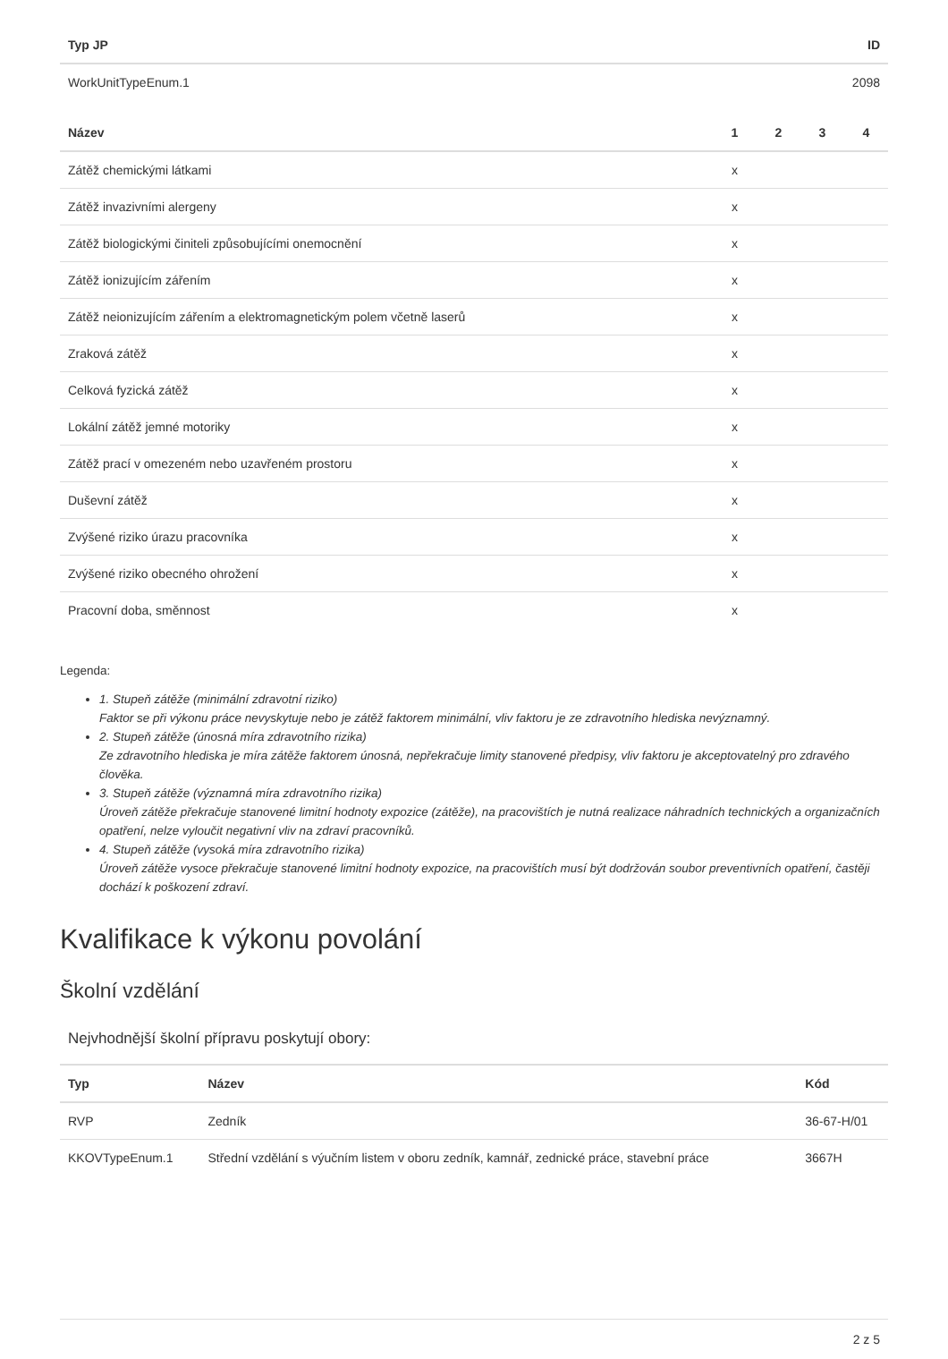| Typ JP | ID |
| --- | --- |
| WorkUnitTypeEnum.1 | 2098 |
| Název | 1 | 2 | 3 | 4 |
| --- | --- | --- | --- | --- |
| Zátěž chemickými látkami | x | | | |
| Zátěž invazivními alergeny | x | | | |
| Zátěž biologickými činiteli způsobujícími onemocnění | x | | | |
| Zátěž ionizujícím zářením | x | | | |
| Zátěž neionizujícím zářením a elektromagnetickým polem včetně laserů | x | | | |
| Zraková zátěž | x | | | |
| Celková fyzická zátěž | x | | | |
| Lokální zátěž jemné motoriky | x | | | |
| Zátěž prací v omezeném nebo uzavřeném prostoru | x | | | |
| Duševní zátěž | x | | | |
| Zvýšené riziko úrazu pracovníka | x | | | |
| Zvýšené riziko obecného ohrožení | x | | | |
| Pracovní doba, směnnost | x | | | |
Legenda:
1. Stupeň zátěže (minimální zdravotní riziko)
Faktor se při výkonu práce nevyskytuje nebo je zátěž faktorem minimální, vliv faktoru je ze zdravotního hlediska nevýznamný.
2. Stupeň zátěže (únosná míra zdravotního rizika)
Ze zdravotního hlediska je míra zátěže faktorem únosná, nepřekračuje limity stanovené předpisy, vliv faktoru je akceptovatelný pro zdravého člověka.
3. Stupeň zátěže (významná míra zdravotního rizika)
Úroveň zátěže překračuje stanovené limitní hodnoty expozice (zátěže), na pracovištích je nutná realizace náhradních technických a organizačních opatření, nelze vyloučit negativní vliv na zdraví pracovníků.
4. Stupeň zátěže (vysoká míra zdravotního rizika)
Úroveň zátěže vysoce překračuje stanovené limitní hodnoty expozice, na pracovištích musí být dodržován soubor preventivních opatření, častěji dochází k poškození zdraví.
Kvalifikace k výkonu povolání
Školní vzdělání
Nejvhodnější školní přípravu poskytují obory:
| Typ | Název | Kód |
| --- | --- | --- |
| RVP | Zedník | 36-67-H/01 |
| KKOVTypeEnum.1 | Střední vzdělání s výučním listem v oboru zedník, kamnář, zednické práce, stavební práce | 3667H |
2 z 5